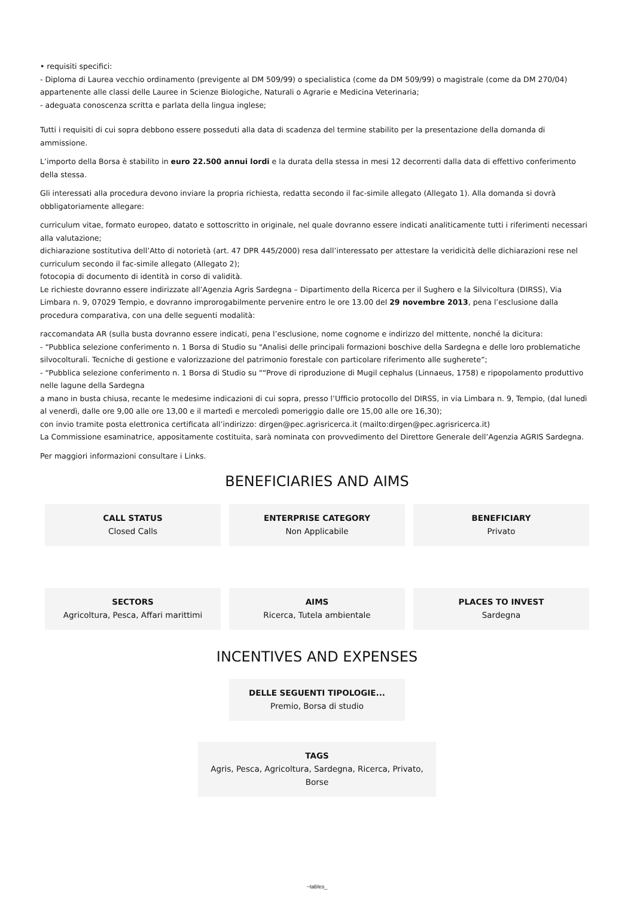• requisiti specifici:
- Diploma di Laurea vecchio ordinamento (previgente al DM 509/99) o specialistica (come da DM 509/99) o magistrale (come da DM 270/04) appartenente alle classi delle Lauree in Scienze Biologiche, Naturali o Agrarie e Medicina Veterinaria;
- adeguata conoscenza scritta e parlata della lingua inglese;
Tutti i requisiti di cui sopra debbono essere posseduti alla data di scadenza del termine stabilito per la presentazione della domanda di ammissione.
L’importo della Borsa è stabilito in euro 22.500 annui lordi e la durata della stessa in mesi 12 decorrenti dalla data di effettivo conferimento della stessa.
Gli interessati alla procedura devono inviare la propria richiesta, redatta secondo il fac-simile allegato (Allegato 1). Alla domanda si dovrà obbligatoriamente allegare:
curriculum vitae, formato europeo, datato e sottoscritto in originale, nel quale dovranno essere indicati analiticamente tutti i riferimenti necessari alla valutazione;
dichiarazione sostitutiva dell’Atto di notorietà (art. 47 DPR 445/2000) resa dall’interessato per attestare la veridicità delle dichiarazioni rese nel curriculum secondo il fac-simile allegato (Allegato 2);
fotocopia di documento di identità in corso di validità.
Le richieste dovranno essere indirizzate all’Agenzia Agris Sardegna – Dipartimento della Ricerca per il Sughero e la Silvicoltura (DIRSS), Via Limbara n. 9, 07029 Tempio, e dovranno improrogabilmente pervenire entro le ore 13.00 del 29 novembre 2013, pena l’esclusione dalla procedura comparativa, con una delle seguenti modalità:
raccomandata AR (sulla busta dovranno essere indicati, pena l’esclusione, nome cognome e indirizzo del mittente, nonché la dicitura:
- “Pubblica selezione conferimento n. 1 Borsa di Studio su "Analisi delle principali formazioni boschive della Sardegna e delle loro problematiche silvocolturali. Tecniche di gestione e valorizzazione del patrimonio forestale con particolare riferimento alle sugherete”;
- “Pubblica selezione conferimento n. 1 Borsa di Studio su "“Prove di riproduzione di Mugil cephalus (Linnaeus, 1758) e ripopolamento produttivo nelle lagune della Sardegna
a mano in busta chiusa, recante le medesime indicazioni di cui sopra, presso l’Ufficio protocollo del DIRSS, in via Limbara n. 9, Tempio, (dal lunedì al venerdì, dalle ore 9,00 alle ore 13,00 e il martedì e mercoledì pomeriggio dalle ore 15,00 alle ore 16,30);
con invio tramite posta elettronica certificata all’indirizzo: dirgen@pec.agrisricerca.it (mailto:dirgen@pec.agrisricerca.it)
La Commissione esaminatrice, appositamente costituita, sarà nominata con provvedimento del Direttore Generale dell’Agenzia AGRIS Sardegna.
Per maggiori informazioni consultare i Links.
BENEFICIARIES AND AIMS
CALL STATUS
Closed Calls
ENTERPRISE CATEGORY
Non Applicabile
BENEFICIARY
Privato
SECTORS
Agricoltura, Pesca, Affari marittimi
AIMS
Ricerca, Tutela ambientale
PLACES TO INVEST
Sardegna
INCENTIVES AND EXPENSES
DELLE SEGUENTI TIPOLOGIE...
Premio, Borsa di studio
TAGS
Agris, Pesca, Agricoltura, Sardegna, Ricerca, Privato, Borse
~tables_